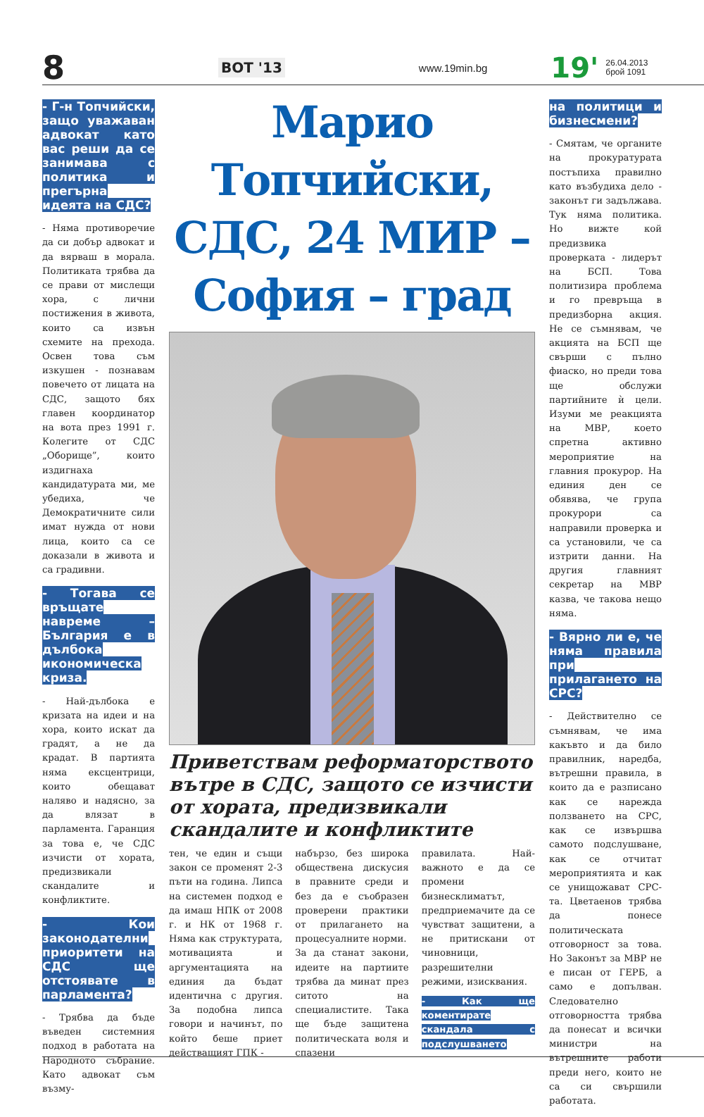8
ВОТ '13
www.19min.bg
19'
26.04.2013
брой 1091
- Г-н Топчийски, защо уважаван адвокат като вас реши да се занимава с политика и прегърна идеята на СДС?
- Няма противоречие да си добър адвокат и да вярваш в морала. Политиката трябва да се прави от мислещи хора, с лични постижения в живота, които са извън схемите на прехода. Освен това съм изкушен - познавам повечето от лицата на СДС, защото бях главен координатор на вота през 1991 г. Колегите от СДС „Оборище”, които издигнаха кандидатурата ми, ме убедиха, че Демократичните сили имат нужда от нови лица, които са се доказали в живота и са градивни.
- Тогава се връщате навреме – България е в дълбока икономическа криза.
- Най-дълбока е кризата на идеи и на хора, които искат да градят, а не да крадат. В партията няма ексцентрици, които обещават наляво и надясно, за да влязат в парламента. Гаранция за това е, че СДС изчисти от хората, предизвикали скандалите и конфликтите.
- Кои законодателни приоритети на СДС ще отстоявате в парламента?
- Трябва да бъде въведен системния подход в работата на Народното събрание. Като адвокат съм възму-
Марио Топчийски, СДС, 24 МИР – София – град
Приветствам реформаторството вътре в СДС, защото се изчисти от хората, предизвикали скандалите и конфликтите
тен, че един и същи закон се променят 2-3 пъти на година. Липса на системен подход е да имаш НПК от 2008 г. и НК от 1968 г. Няма как структурата, мотивацията и аргументацията на единия да бъдат идентична с другия. За подобна липса говори и начинът, по който беше приет действащият ГПК -
набързо, без широка обществена дискусия в правните среди и без да е съобразен проверени практики от прилагането на процесуалните норми.
За да станат закони, идеите на партиите трябва да минат през ситото на специалистите. Така ще бъде защитена политическата воля и спазени
правилата. Най-важното е да се промени бизнесклиматът, предприемачите да се чувстват защитени, а не притискани от чиновници, разрешителни режими, изисквания.
- Как ще коментирате скандала с подслушването
на политици и бизнесмени?
- Смятам, че органите на прокуратурата постъпиха правилно като възбудиха дело - законът ги задължава. Тук няма политика. Но вижте кой предизвика проверката - лидерът на БСП. Това политизира проблема и го превръща в предизборна акция. Не се съмнявам, че акцията на БСП ще свърши с пълно фиаско, но преди това ще обслужи партийните ѝ цели. Изуми ме реакцията на МВР, което спретна активно мероприятие на главния прокурор. На единия ден се обявява, че група прокурори са направили проверка и са установили, че са изтрити данни. На другия главният секретар на МВР казва, че такова нещо няма.
- Вярно ли е, че няма правила при прилагането на СРС?
- Действително се съмнявам, че има какъвто и да било правилник, наредба, вътрешни правила, в които да е разписано как се нарежда ползването на СРС, как се извършва самото подслушване, как се отчитат мероприятията и как се унищожават СРС-та. Цветаенов трябва да понесе политическата отговорност за това. Но Законът за МВР не е писан от ГЕРБ, а само е допълван. Следователно отговорността трябва да понесат и всички министри на вътрешните работи преди него, които не са си свършили работата.